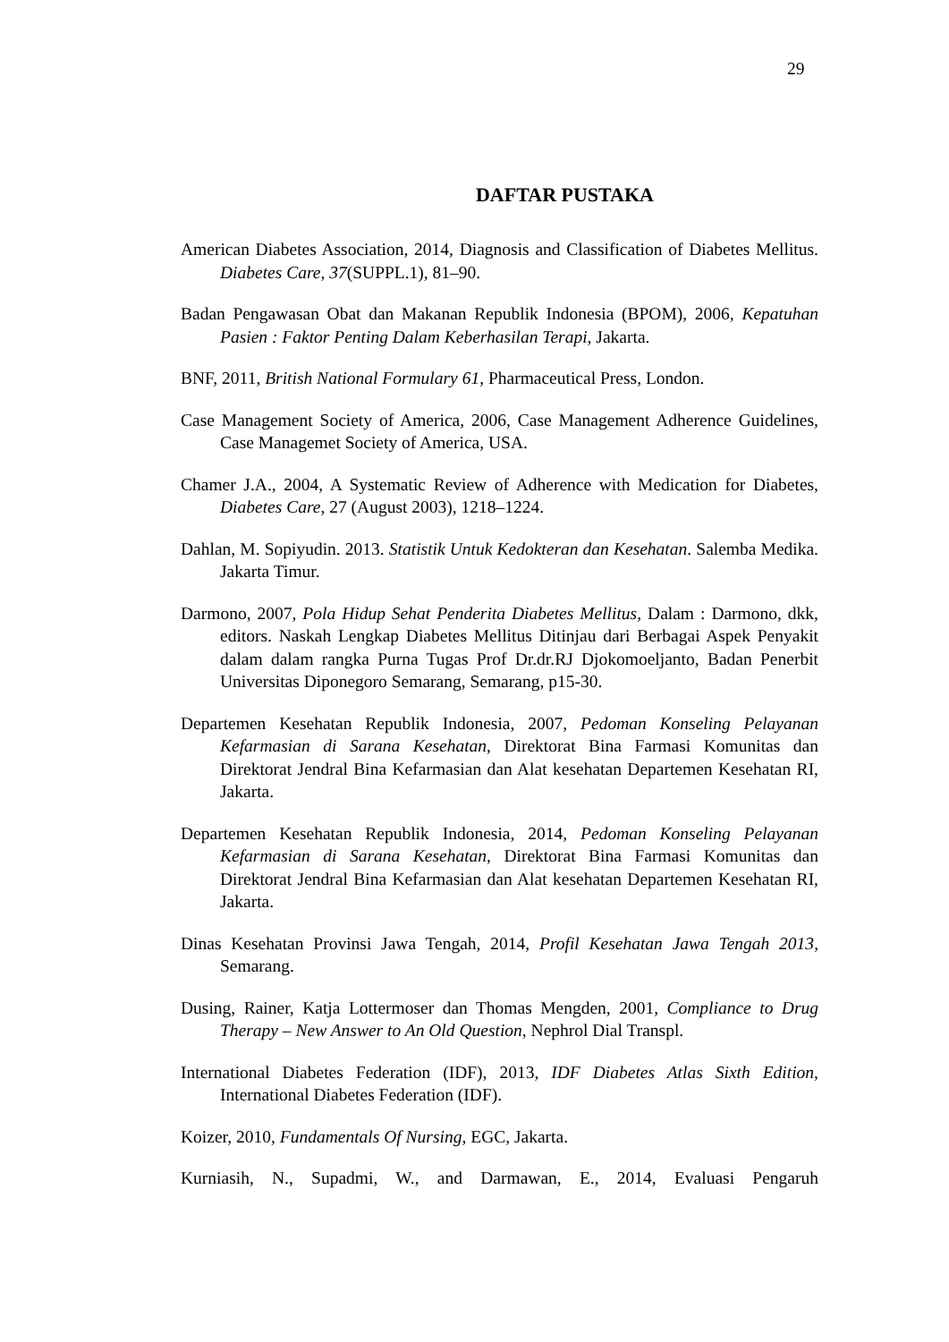29
DAFTAR PUSTAKA
American Diabetes Association, 2014, Diagnosis and Classification of Diabetes Mellitus. Diabetes Care, 37(SUPPL.1), 81–90.
Badan Pengawasan Obat dan Makanan Republik Indonesia (BPOM), 2006, Kepatuhan Pasien : Faktor Penting Dalam Keberhasilan Terapi, Jakarta.
BNF, 2011, British National Formulary 61, Pharmaceutical Press, London.
Case Management Society of America, 2006, Case Management Adherence Guidelines, Case Managemet Society of America, USA.
Chamer J.A., 2004, A Systematic Review of Adherence with Medication for Diabetes, Diabetes Care, 27 (August 2003), 1218–1224.
Dahlan, M. Sopiyudin. 2013. Statistik Untuk Kedokteran dan Kesehatan. Salemba Medika. Jakarta Timur.
Darmono, 2007, Pola Hidup Sehat Penderita Diabetes Mellitus, Dalam : Darmono, dkk, editors. Naskah Lengkap Diabetes Mellitus Ditinjau dari Berbagai Aspek Penyakit dalam dalam rangka Purna Tugas Prof Dr.dr.RJ Djokomoeljanto, Badan Penerbit Universitas Diponegoro Semarang, Semarang, p15-30.
Departemen Kesehatan Republik Indonesia, 2007, Pedoman Konseling Pelayanan Kefarmasian di Sarana Kesehatan, Direktorat Bina Farmasi Komunitas dan Direktorat Jendral Bina Kefarmasian dan Alat kesehatan Departemen Kesehatan RI, Jakarta.
Departemen Kesehatan Republik Indonesia, 2014, Pedoman Konseling Pelayanan Kefarmasian di Sarana Kesehatan, Direktorat Bina Farmasi Komunitas dan Direktorat Jendral Bina Kefarmasian dan Alat kesehatan Departemen Kesehatan RI, Jakarta.
Dinas Kesehatan Provinsi Jawa Tengah, 2014, Profil Kesehatan Jawa Tengah 2013, Semarang.
Dusing, Rainer, Katja Lottermoser dan Thomas Mengden, 2001, Compliance to Drug Therapy – New Answer to An Old Question, Nephrol Dial Transpl.
International Diabetes Federation (IDF), 2013, IDF Diabetes Atlas Sixth Edition, International Diabetes Federation (IDF).
Koizer, 2010, Fundamentals Of Nursing, EGC, Jakarta.
Kurniasih, N., Supadmi, W., and Darmawan, E., 2014, Evaluasi Pengaruh